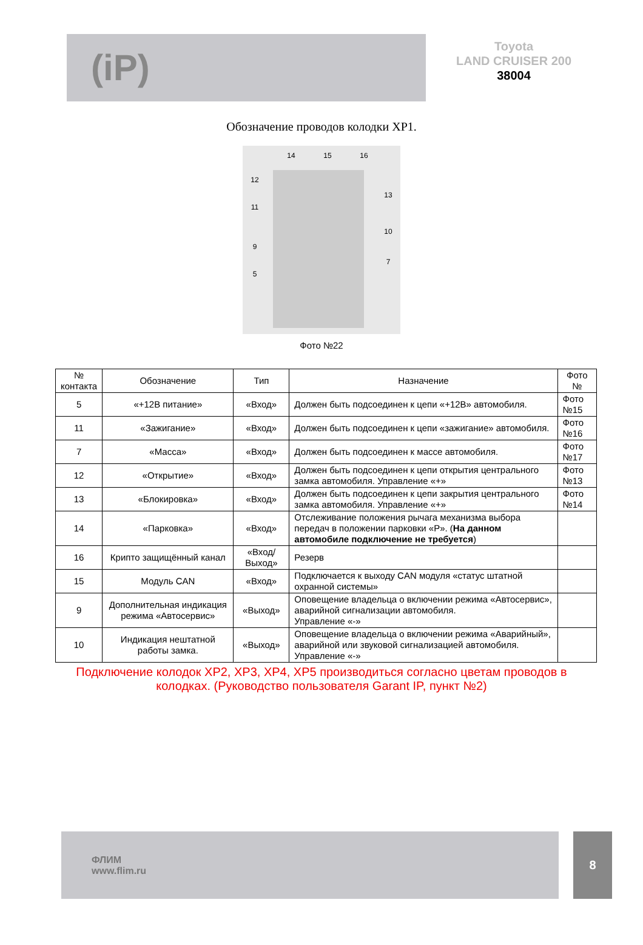(iP)
Toyota
LAND CRUISER 200
38004
Обозначение проводов колодки XP1.
14
15
16
12
13
11
10
9
7
5
Фото №22
| № контакта | Обозначение | Тип | Назначение | Фото № |
| --- | --- | --- | --- | --- |
| 5 | «+12В питание» | «Вход» | Должен быть подсоединен к цепи «+12В» автомобиля. | Фото №15 |
| 11 | «Зажигание» | «Вход» | Должен быть подсоединен к цепи «зажигание» автомобиля. | Фото №16 |
| 7 | «Масса» | «Вход» | Должен быть подсоединен к массе автомобиля. | Фото №17 |
| 12 | «Открытие» | «Вход» | Должен быть подсоединен к цепи открытия центрального замка автомобиля. Управление «+» | Фото №13 |
| 13 | «Блокировка» | «Вход» | Должен быть подсоединен к цепи закрытия центрального замка автомобиля. Управление «+» | Фото №14 |
| 14 | «Парковка» | «Вход» | Отслеживание положения рычага механизма выбора передач в положении парковки «P». ( На данном автомобиле подключение не требуется ) | |
| 16 | Крипто защищённый канал | «Вход/Выход» | Резерв | |
| 15 | Модуль CAN | «Вход» | Подключается к выходу CAN модуля «статус штатной охранной системы» | |
| 9 | Дополнительная индикация режима «Автосервис» | «Выход» | Оповещение владельца о включении режима «Автосервис», аварийной сигнализации автомобиля. Управление «-» | |
| 10 | Индикация нештатной работы замка. | «Выход» | Оповещение владельца о включении режима «Аварийный», аварийной или звуковой сигнализацией автомобиля. Управление «-» | |
Подключение колодок XP2, XP3, XP4, XP5 производиться согласно цветам проводов в колодках. (Руководство пользователя Garant IP, пункт №2)
ФЛИМ
www.flim.ru
8